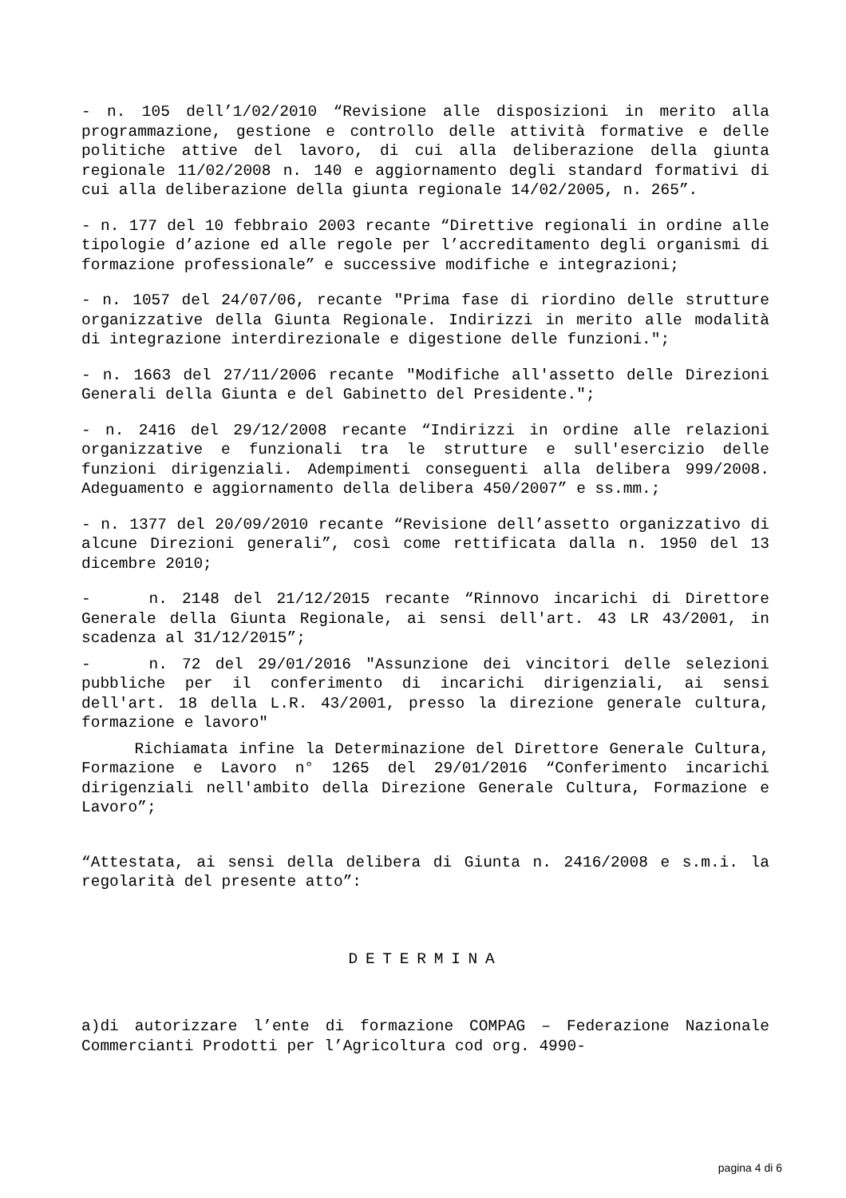- n. 105 dell’1/02/2010 “Revisione alle disposizioni in merito alla programmazione, gestione e controllo delle attività formative e delle politiche attive del lavoro, di cui alla deliberazione della giunta regionale 11/02/2008 n. 140 e aggiornamento degli standard formativi di cui alla deliberazione della giunta regionale 14/02/2005, n. 265”.
- n. 177 del 10 febbraio 2003 recante “Direttive regionali in ordine alle tipologie d’azione ed alle regole per l’accreditamento degli organismi di formazione professionale” e successive modifiche e integrazioni;
- n. 1057 del 24/07/06, recante "Prima fase di riordino delle strutture organizzative della Giunta Regionale. Indirizzi in merito alle modalità di integrazione interdirezionale e digestione delle funzioni.";
- n. 1663 del 27/11/2006 recante "Modifiche all'assetto delle Direzioni Generali della Giunta e del Gabinetto del Presidente.";
- n. 2416 del 29/12/2008 recante “Indirizzi in ordine alle relazioni organizzative e funzionali tra le strutture e sull'esercizio delle funzioni dirigenziali. Adempimenti conseguenti alla delibera 999/2008. Adeguamento e aggiornamento della delibera 450/2007” e ss.mm.;
- n. 1377 del 20/09/2010 recante “Revisione dell’assetto organizzativo di alcune Direzioni generali”, così come rettificata dalla n. 1950 del 13 dicembre 2010;
- n. 2148 del 21/12/2015 recante “Rinnovo incarichi di Direttore Generale della Giunta Regionale, ai sensi dell'art. 43 LR 43/2001, in scadenza al 31/12/2015”;
- n. 72 del 29/01/2016 "Assunzione dei vincitori delle selezioni pubbliche per il conferimento di incarichi dirigenziali, ai sensi dell'art. 18 della L.R. 43/2001, presso la direzione generale cultura, formazione e lavoro"
Richiamata infine la Determinazione del Direttore Generale Cultura, Formazione e Lavoro n° 1265 del 29/01/2016 “Conferimento incarichi dirigenziali nell'ambito della Direzione Generale Cultura, Formazione e Lavoro”;
“Attestata, ai sensi della delibera di Giunta n. 2416/2008 e s.m.i. la regolarità del presente atto”:
DETERMINA
a)di autorizzare l’ente di formazione COMPAG – Federazione Nazionale Commercianti Prodotti per l’Agricoltura cod org. 4990-
pagina 4 di 6